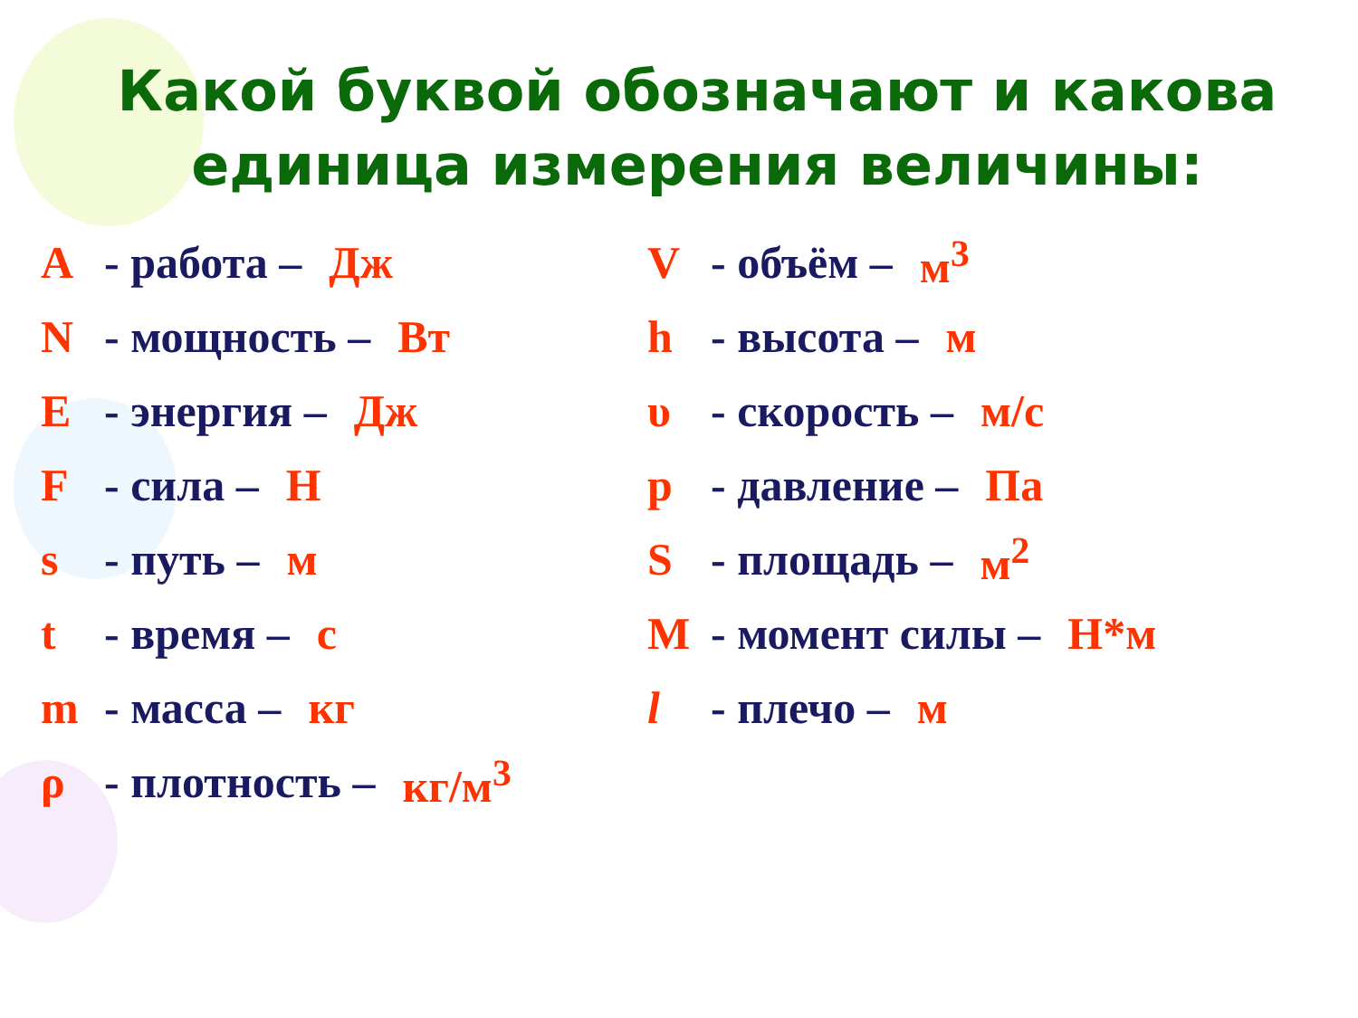Какой буквой обозначают и какова единица измерения величины:
A - работа – Дж
N - мощность – Вт
E - энергия – Дж
F - сила – Н
s - путь – м
t - время – с
m - масса – кг
ρ - плотность – кг/м<sup>3</sup>
V - объём – м<sup>3</sup>
h - высота – м
υ - скорость – м/с
p - давление – Па
S - площадь – м<sup>2</sup>
M - момент силы – Н*м
l - плечо – м